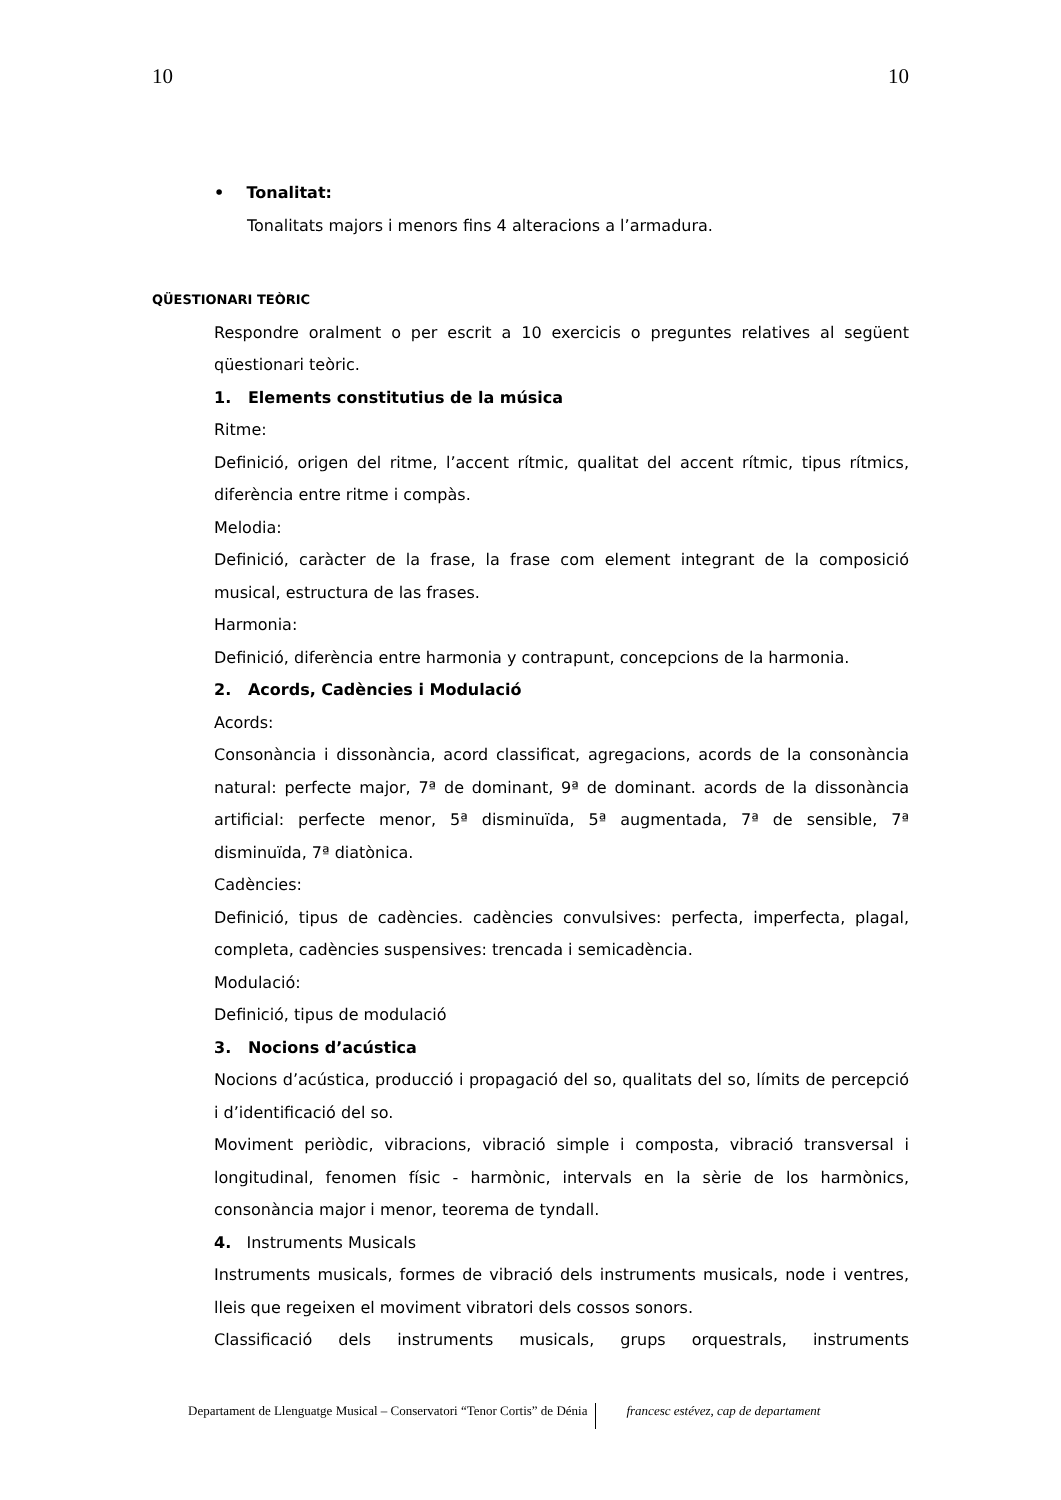10 10
• Tonalitat:
Tonalitats majors i menors fins 4 alteracions a l’armadura.
QÜESTIONARI TEÒRIC
Respondre oralment o per escrit a 10 exercicis o preguntes relatives al següent qüestionari teòric.
1. Elements constitutius de la música
Ritme:
Definició, origen del ritme, l’accent rítmic, qualitat del accent rítmic, tipus rítmics, diferència entre ritme i compàs.
Melodia:
Definició, caràcter de la frase, la frase com element integrant de la composició musical, estructura de las frases.
Harmonia:
Definició, diferència entre harmonia y contrapunt, concepcions de la harmonia.
2. Acords, Cadències i Modulació
Acords:
Consonància i dissonància, acord classificat, agregacions, acords de la consonància natural: perfecte major, 7ª de dominant, 9ª de dominant. acords de la dissonància artificial: perfecte menor, 5ª disminuïda, 5ª augmentada, 7ª de sensible, 7ª disminuïda, 7ª diatònica.
Cadències:
Definició, tipus de cadències. cadències convulsives: perfecta, imperfecta, plagal, completa, cadències suspensives: trencada i semicadència.
Modulació:
Definició, tipus de modulació
3. Nocions d’acústica
Nocions d’acústica, producció i propagació del so, qualitats del so, límits de percepció i d’identificació del so.
Moviment periòdic, vibracions, vibració simple i composta, vibració transversal i longitudinal, fenomen físic - harmònic, intervals en la sèrie de los harmònics, consonància major i menor, teorema de tyndall.
4. Instruments Musicals
Instruments musicals, formes de vibració dels instruments musicals, node i ventres, lleis que regeixen el moviment vibratori dels cossos sonors.
Classificació dels instruments musicals, grups orquestrals, instruments
Departament de Llenguatge Musical – Conservatori “Tenor Cortis” de Dénia francesc estévez, cap de departament